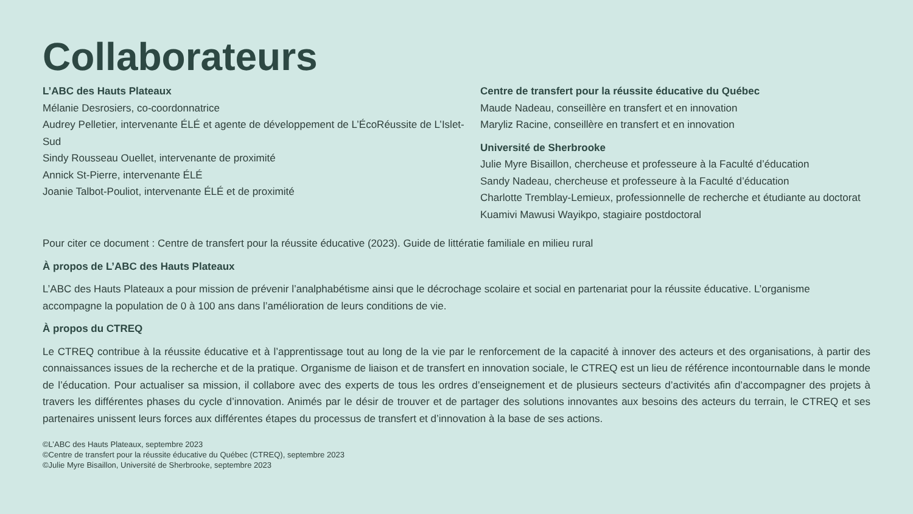Collaborateurs
L’ABC des Hauts Plateaux
Mélanie Desrosiers, co-coordonnatrice
Audrey Pelletier, intervenante ÉLÉ et agente de développement de L’ÉcoRéussite de L’Islet-Sud
Sindy Rousseau Ouellet, intervenante de proximité
Annick St-Pierre, intervenante ÉLÉ
Joanie Talbot-Pouliot, intervenante ÉLÉ et de proximité
Centre de transfert pour la réussite éducative du Québec
Maude Nadeau, conseillère en transfert et en innovation
Maryliz Racine, conseillère en transfert et en innovation
Université de Sherbrooke
Julie Myre Bisaillon, chercheuse et professeure à la Faculté d’éducation
Sandy Nadeau, chercheuse et professeure à la Faculté d’éducation
Charlotte Tremblay-Lemieux, professionnelle de recherche et étudiante au doctorat
Kuamivi Mawusi Wayikpo, stagiaire postdoctoral
Pour citer ce document : Centre de transfert pour la réussite éducative (2023). Guide de littératie familiale en milieu rural
À propos de L’ABC des Hauts Plateaux
L’ABC des Hauts Plateaux a pour mission de prévenir l’analphabétisme ainsi que le décrochage scolaire et social en partenariat pour la réussite éducative. L’organisme accompagne la population de 0 à 100 ans dans l’amélioration de leurs conditions de vie.
À propos du CTREQ
Le CTREQ contribue à la réussite éducative et à l’apprentissage tout au long de la vie par le renforcement de la capacité à innover des acteurs et des organisations, à partir des connaissances issues de la recherche et de la pratique. Organisme de liaison et de transfert en innovation sociale, le CTREQ est un lieu de référence incontournable dans le monde de l’éducation. Pour actualiser sa mission, il collabore avec des experts de tous les ordres d’enseignement et de plusieurs secteurs d’activités afin d’accompagner des projets à travers les différentes phases du cycle d’innovation. Animés par le désir de trouver et de partager des solutions innovantes aux besoins des acteurs du terrain, le CTREQ et ses partenaires unissent leurs forces aux différentes étapes du processus de transfert et d’innovation à la base de ses actions.
©L’ABC des Hauts Plateaux, septembre 2023
©Centre de transfert pour la réussite éducative du Québec (CTREQ), septembre 2023
©Julie Myre Bisaillon, Université de Sherbrooke, septembre 2023